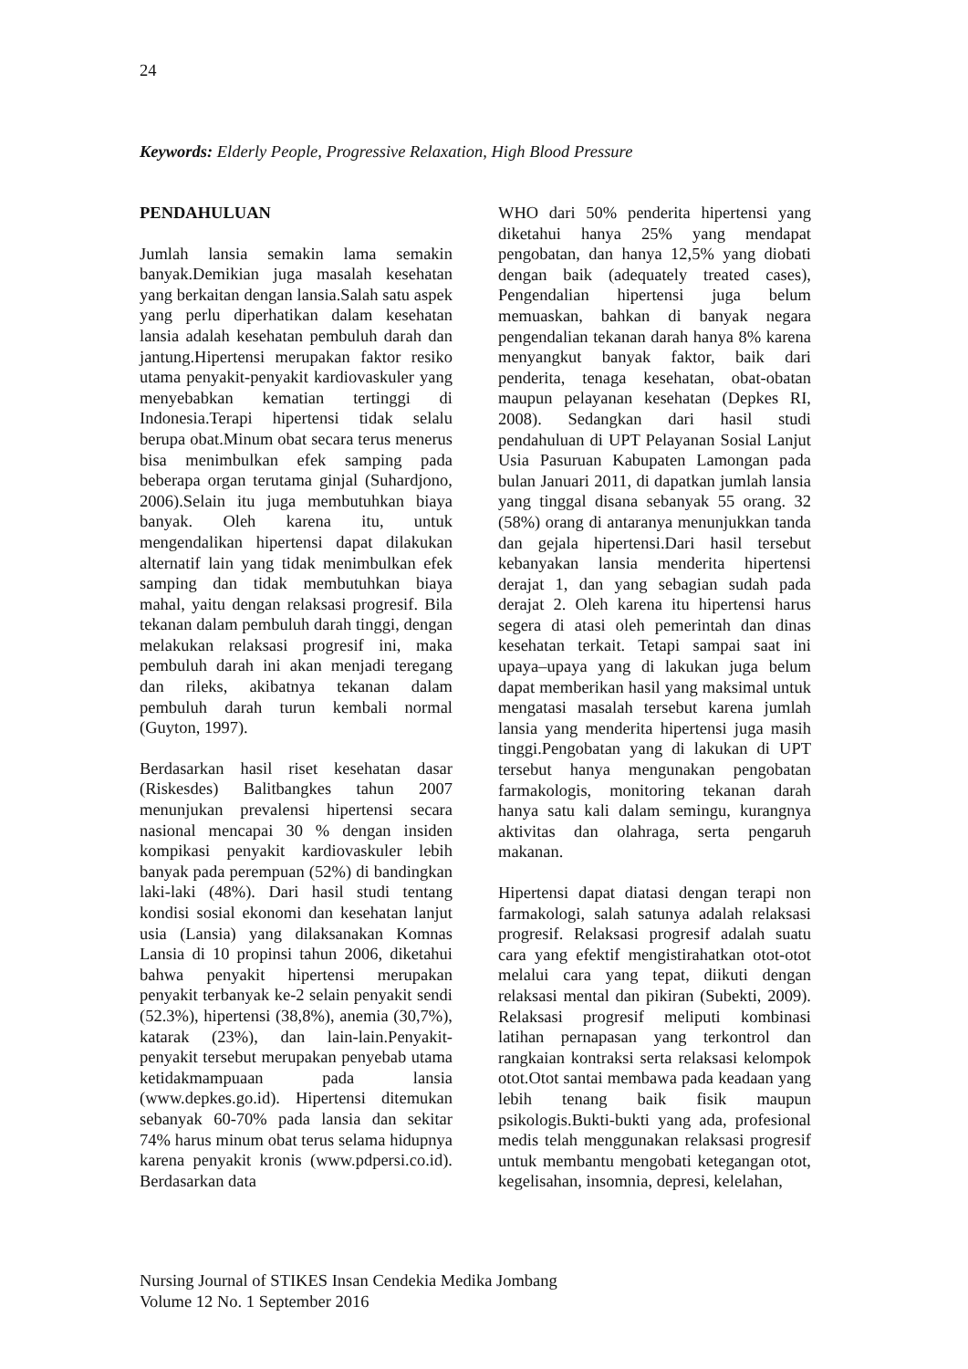24
Keywords: Elderly People, Progressive Relaxation, High Blood Pressure
PENDAHULUAN
Jumlah lansia semakin lama semakin banyak.Demikian juga masalah kesehatan yang berkaitan dengan lansia.Salah satu aspek yang perlu diperhatikan dalam kesehatan lansia adalah kesehatan pembuluh darah dan jantung.Hipertensi merupakan faktor resiko utama penyakit-penyakit kardiovaskuler yang menyebabkan kematian tertinggi di Indonesia.Terapi hipertensi tidak selalu berupa obat.Minum obat secara terus menerus bisa menimbulkan efek samping pada beberapa organ terutama ginjal (Suhardjono, 2006).Selain itu juga membutuhkan biaya banyak. Oleh karena itu, untuk mengendalikan hipertensi dapat dilakukan alternatif lain yang tidak menimbulkan efek samping dan tidak membutuhkan biaya mahal, yaitu dengan relaksasi progresif. Bila tekanan dalam pembuluh darah tinggi, dengan melakukan relaksasi progresif ini, maka pembuluh darah ini akan menjadi teregang dan rileks, akibatnya tekanan dalam pembuluh darah turun kembali normal (Guyton, 1997).
Berdasarkan hasil riset kesehatan dasar (Riskesdes) Balitbangkes tahun 2007 menunjukan prevalensi hipertensi secara nasional mencapai 30 % dengan insiden kompikasi penyakit kardiovaskuler lebih banyak pada perempuan (52%) di bandingkan laki-laki (48%). Dari hasil studi tentang kondisi sosial ekonomi dan kesehatan lanjut usia (Lansia) yang dilaksanakan Komnas Lansia di 10 propinsi tahun 2006, diketahui bahwa penyakit hipertensi merupakan penyakit terbanyak ke-2 selain penyakit sendi (52.3%), hipertensi (38,8%), anemia (30,7%), katarak (23%), dan lain-lain.Penyakit-penyakit tersebut merupakan penyebab utama ketidakmampuaan pada lansia (www.depkes.go.id). Hipertensi ditemukan sebanyak 60-70% pada lansia dan sekitar 74% harus minum obat terus selama hidupnya karena penyakit kronis (www.pdpersi.co.id). Berdasarkan data
WHO dari 50% penderita hipertensi yang diketahui hanya 25% yang mendapat pengobatan, dan hanya 12,5% yang diobati dengan baik (adequately treated cases), Pengendalian hipertensi juga belum memuaskan, bahkan di banyak negara pengendalian tekanan darah hanya 8% karena menyangkut banyak faktor, baik dari penderita, tenaga kesehatan, obat-obatan maupun pelayanan kesehatan (Depkes RI, 2008). Sedangkan dari hasil studi pendahuluan di UPT Pelayanan Sosial Lanjut Usia Pasuruan Kabupaten Lamongan pada bulan Januari 2011, di dapatkan jumlah lansia yang tinggal disana sebanyak 55 orang. 32 (58%) orang di antaranya menunjukkan tanda dan gejala hipertensi.Dari hasil tersebut kebanyakan lansia menderita hipertensi derajat 1, dan yang sebagian sudah pada derajat 2. Oleh karena itu hipertensi harus segera di atasi oleh pemerintah dan dinas kesehatan terkait. Tetapi sampai saat ini upaya–upaya yang di lakukan juga belum dapat memberikan hasil yang maksimal untuk mengatasi masalah tersebut karena jumlah lansia yang menderita hipertensi juga masih tinggi.Pengobatan yang di lakukan di UPT tersebut hanya mengunakan pengobatan farmakologis, monitoring tekanan darah hanya satu kali dalam semingu, kurangnya aktivitas dan olahraga, serta pengaruh makanan.
Hipertensi dapat diatasi dengan terapi non farmakologi, salah satunya adalah relaksasi progresif. Relaksasi progresif adalah suatu cara yang efektif mengistirahatkan otot-otot melalui cara yang tepat, diikuti dengan relaksasi mental dan pikiran (Subekti, 2009). Relaksasi progresif meliputi kombinasi latihan pernapasan yang terkontrol dan rangkaian kontraksi serta relaksasi kelompok otot.Otot santai membawa pada keadaan yang lebih tenang baik fisik maupun psikologis.Bukti-bukti yang ada, profesional medis telah menggunakan relaksasi progresif untuk membantu mengobati ketegangan otot, kegelisahan, insomnia, depresi, kelelahan,
Nursing Journal of STIKES Insan Cendekia Medika Jombang
Volume 12 No. 1 September 2016